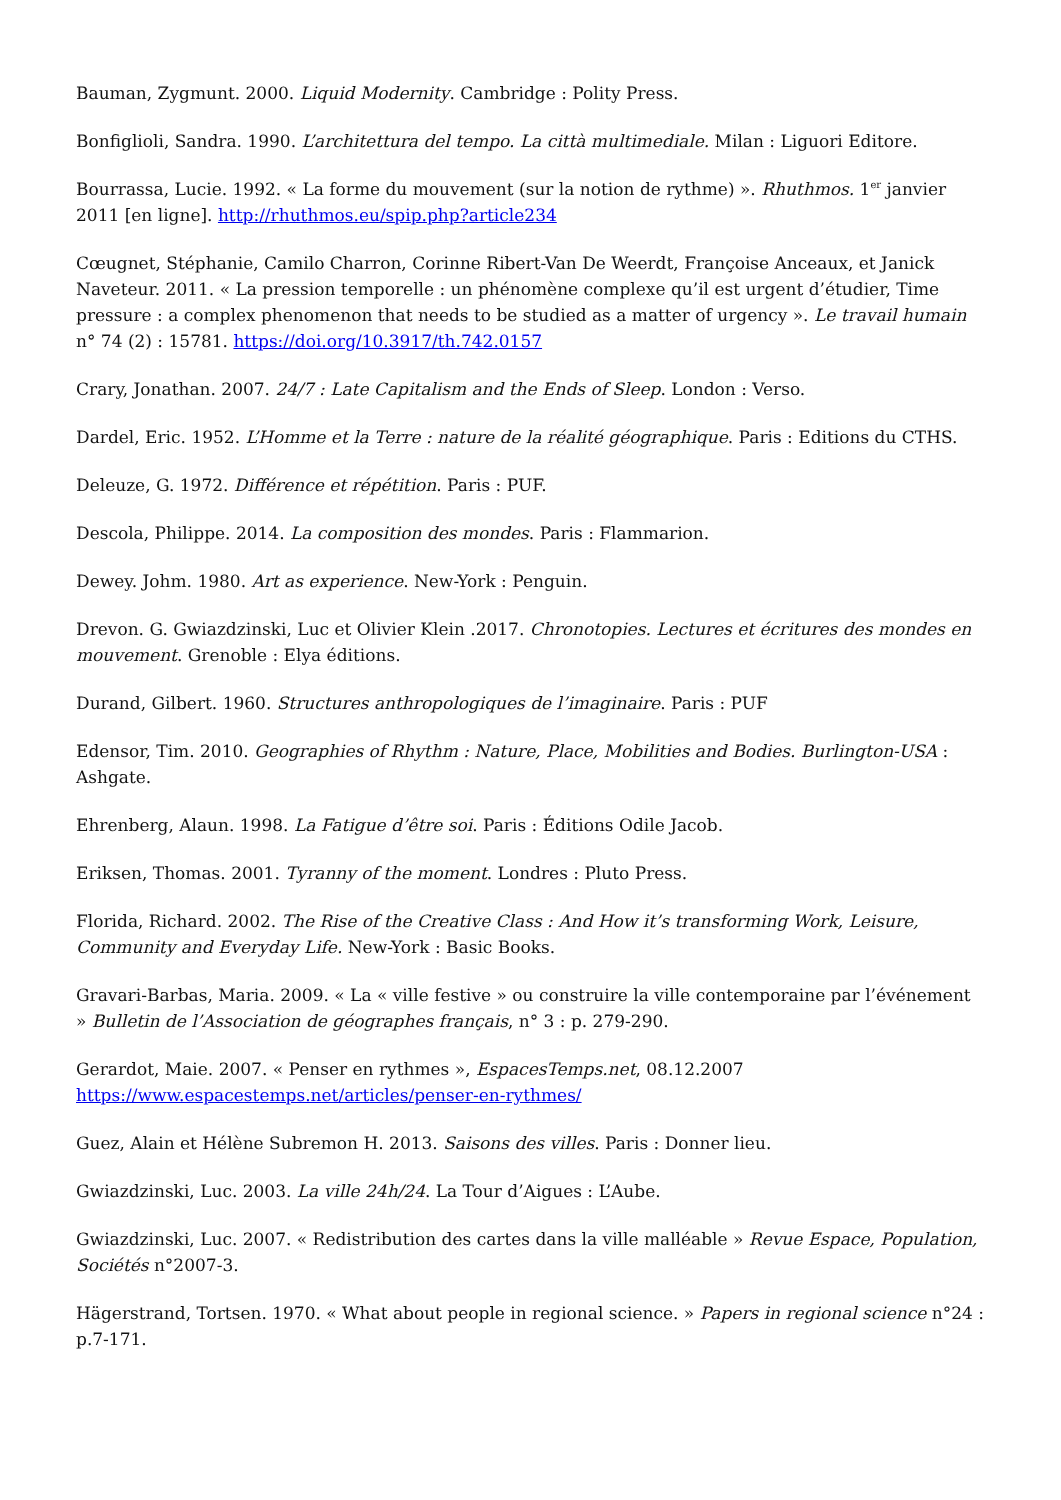Bauman, Zygmunt. 2000. Liquid Modernity. Cambridge : Polity Press.
Bonfiglioli, Sandra. 1990. L’architettura del tempo. La città multimediale. Milan : Liguori Editore.
Bourrassa, Lucie. 1992. « La forme du mouvement (sur la notion de rythme) ». Rhuthmos. 1<sup>er</sup> janvier 2011 [en ligne]. http://rhuthmos.eu/spip.php?article234
Cœugnet, Stéphanie, Camilo Charron, Corinne Ribert-Van De Weerdt, Françoise Anceaux, et Janick Naveteur. 2011. « La pression temporelle : un phénomène complexe qu’il est urgent d’étudier, Time pressure : a complex phenomenon that needs to be studied as a matter of urgency ». Le travail humain n° 74 (2) : 15781. https://doi.org/10.3917/th.742.0157
Crary, Jonathan. 2007. 24/7 : Late Capitalism and the Ends of Sleep. London : Verso.
Dardel, Eric. 1952. L’Homme et la Terre : nature de la réalité géographique. Paris : Editions du CTHS.
Deleuze, G. 1972. Différence et répétition. Paris : PUF.
Descola, Philippe. 2014. La composition des mondes. Paris : Flammarion.
Dewey. Johm. 1980. Art as experience. New-York : Penguin.
Drevon. G. Gwiazdzinski, Luc et Olivier Klein .2017. Chronotopies. Lectures et écritures des mondes en mouvement. Grenoble : Elya éditions.
Durand, Gilbert. 1960. Structures anthropologiques de l’imaginaire. Paris : PUF
Edensor, Tim. 2010. Geographies of Rhythm : Nature, Place, Mobilities and Bodies. Burlington-USA : Ashgate.
Ehrenberg, Alaun. 1998. La Fatigue d’être soi. Paris : Éditions Odile Jacob.
Eriksen, Thomas. 2001. Tyranny of the moment. Londres : Pluto Press.
Florida, Richard. 2002. The Rise of the Creative Class : And How it’s transforming Work, Leisure, Community and Everyday Life. New-York : Basic Books.
Gravari-Barbas, Maria. 2009. « La « ville festive » ou construire la ville contemporaine par l’événement » Bulletin de l’Association de géographes français, n° 3 : p. 279-290.
Gerardot, Maie. 2007. « Penser en rythmes », EspacesTemps.net, 08.12.2007 https://www.espacestemps.net/articles/penser-en-rythmes/
Guez, Alain et Hélène Subremon H. 2013. Saisons des villes. Paris : Donner lieu.
Gwiazdzinski, Luc. 2003. La ville 24h/24. La Tour d’Aigues : L’Aube.
Gwiazdzinski, Luc. 2007. « Redistribution des cartes dans la ville malléable » Revue Espace, Population, Sociétés n°2007-3.
Hägerstrand, Tortsen. 1970. « What about people in regional science. » Papers in regional science n°24 : p.7-171.